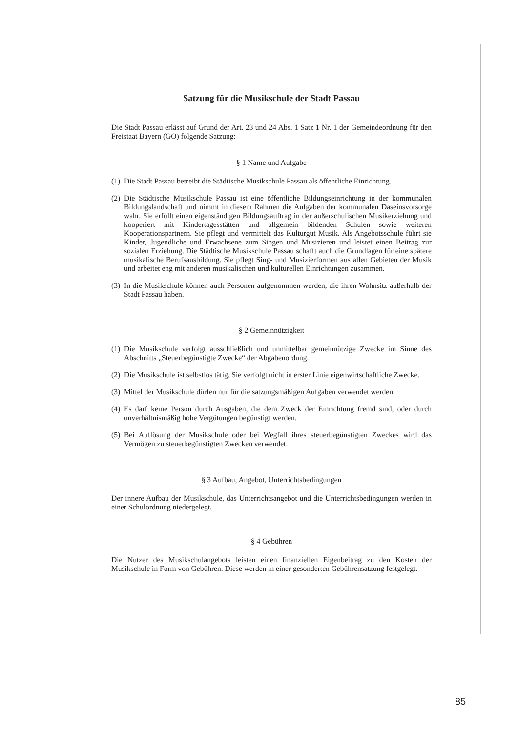Satzung für die Musikschule der Stadt Passau
Die Stadt Passau erlässt auf Grund der Art. 23 und 24 Abs. 1 Satz 1 Nr. 1 der Gemeindeordnung für den Freistaat Bayern (GO) folgende Satzung:
§ 1 Name und Aufgabe
(1) Die Stadt Passau betreibt die Städtische Musikschule Passau als öffentliche Einrichtung.
(2) Die Städtische Musikschule Passau ist eine öffentliche Bildungseinrichtung in der kommunalen Bildungslandschaft und nimmt in diesem Rahmen die Aufgaben der kommunalen Daseinsvorsorge wahr. Sie erfüllt einen eigenständigen Bildungsauftrag in der außerschulischen Musikerziehung und kooperiert mit Kindertagesstätten und allgemein bildenden Schulen sowie weiteren Kooperationspartnern. Sie pflegt und vermittelt das Kulturgut Musik. Als Angebotsschule führt sie Kinder, Jugendliche und Erwachsene zum Singen und Musizieren und leistet einen Beitrag zur sozialen Erziehung. Die Städtische Musikschule Passau schafft auch die Grundlagen für eine spätere musikalische Berufsausbildung. Sie pflegt Sing- und Musizierformen aus allen Gebieten der Musik und arbeitet eng mit anderen musikalischen und kulturellen Einrichtungen zusammen.
(3) In die Musikschule können auch Personen aufgenommen werden, die ihren Wohnsitz außerhalb der Stadt Passau haben.
§ 2 Gemeinnützigkeit
(1) Die Musikschule verfolgt ausschließlich und unmittelbar gemeinnützige Zwecke im Sinne des Abschnitts „Steuerbegünstigte Zwecke“ der Abgabenordung.
(2) Die Musikschule ist selbstlos tätig. Sie verfolgt nicht in erster Linie eigenwirtschaftliche Zwecke.
(3) Mittel der Musikschule dürfen nur für die satzungsmäßigen Aufgaben verwendet werden.
(4) Es darf keine Person durch Ausgaben, die dem Zweck der Einrichtung fremd sind, oder durch unverhältnismäßig hohe Vergütungen begünstigt werden.
(5) Bei Auflösung der Musikschule oder bei Wegfall ihres steuerbegünstigten Zweckes wird das Vermögen zu steuerbegünstigten Zwecken verwendet.
§ 3 Aufbau, Angebot, Unterrichtsbedingungen
Der innere Aufbau der Musikschule, das Unterrichtsangebot und die Unterrichtsbedingungen werden in einer Schulordnung niedergelegt.
§ 4 Gebühren
Die Nutzer des Musikschulangebots leisten einen finanziellen Eigenbeitrag zu den Kosten der Musikschule in Form von Gebühren. Diese werden in einer gesonderten Gebührensatzung festgelegt.
85